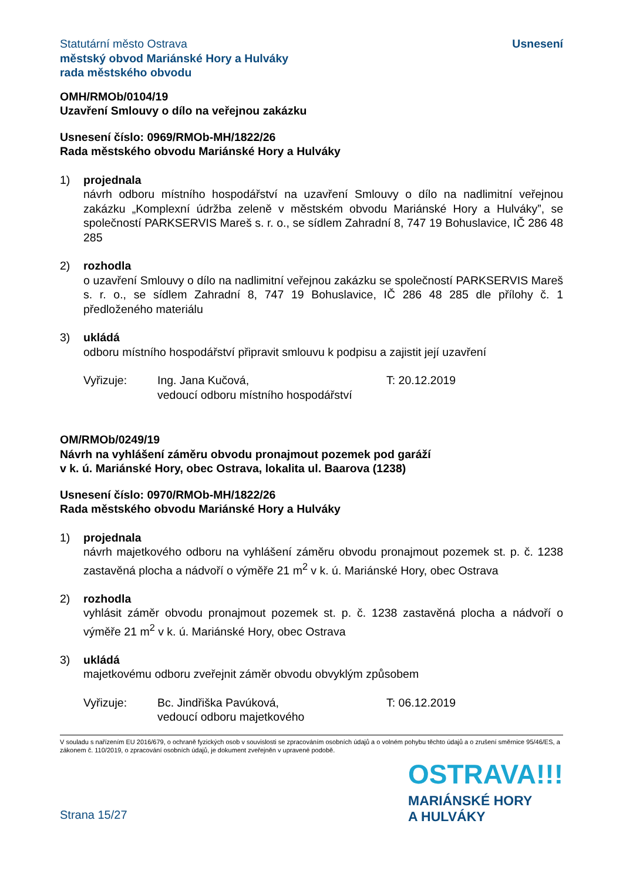Statutární město Ostrava
městský obvod Mariánské Hory a Hulváky
rada městského obvodu
Usnesení
OMH/RMOb/0104/19
Uzavření Smlouvy o dílo na veřejnou zakázku
Usnesení číslo: 0969/RMOb-MH/1822/26
Rada městského obvodu Mariánské Hory a Hulváky
1) projednala
návrh odboru místního hospodářství na uzavření Smlouvy o dílo na nadlimitní veřejnou zakázku „Komplexní údržba zeleně v městském obvodu Mariánské Hory a Hulváky”, se společností PARKSERVIS Mareš s. r. o., se sídlem Zahradní 8, 747 19 Bohuslavice, IČ 286 48 285
2) rozhodla
o uzavření Smlouvy o dílo na nadlimitní veřejnou zakázku se společností PARKSERVIS Mareš s. r. o., se sídlem Zahradní 8, 747 19 Bohuslavice, IČ 286 48 285 dle přílohy č. 1 předloženého materiálu
3) ukládá
odboru místního hospodářství připravit smlouvu k podpisu a zajistit její uzavření
Vyřizuje: Ing. Jana Kučová,
vedoucí odboru místního hospodářství
T: 20.12.2019
OM/RMOb/0249/19
Návrh na vyhlášení záměru obvodu pronajmout pozemek pod garáží
v k. ú. Mariánské Hory, obec Ostrava, lokalita ul. Baarova (1238)
Usnesení číslo: 0970/RMOb-MH/1822/26
Rada městského obvodu Mariánské Hory a Hulváky
1) projednala
návrh majetkového odboru na vyhlášení záměru obvodu pronajmout pozemek st. p. č. 1238 zastavěná plocha a nádvoří o výměře 21 m<sup>2</sup> v k. ú. Mariánské Hory, obec Ostrava
2) rozhodla
vyhlásit záměr obvodu pronajmout pozemek st. p. č. 1238 zastavěná plocha a nádvoří o výměře 21 m<sup>2</sup> v k. ú. Mariánské Hory, obec Ostrava
3) ukládá
majetkovému odboru zveřejnit záměr obvodu obvyklým způsobem
Vyřizuje: Bc. Jindřiška Pavúková,
vedoucí odboru majetkového
T: 06.12.2019
V souladu s nařízením EU 2016/679, o ochraně fyzických osob v souvislosti se zpracováním osobních údajů a o volném pohybu těchto údajů a o zrušení směrnice 95/46/ES, a zákonem č. 110/2019, o zpracování osobních údajů, je dokument zveřejněn v upravené podobě.
Strana 15/27
OSTRAVA!!!
MARIÁNSKÉ HORY
A HULVÁKY